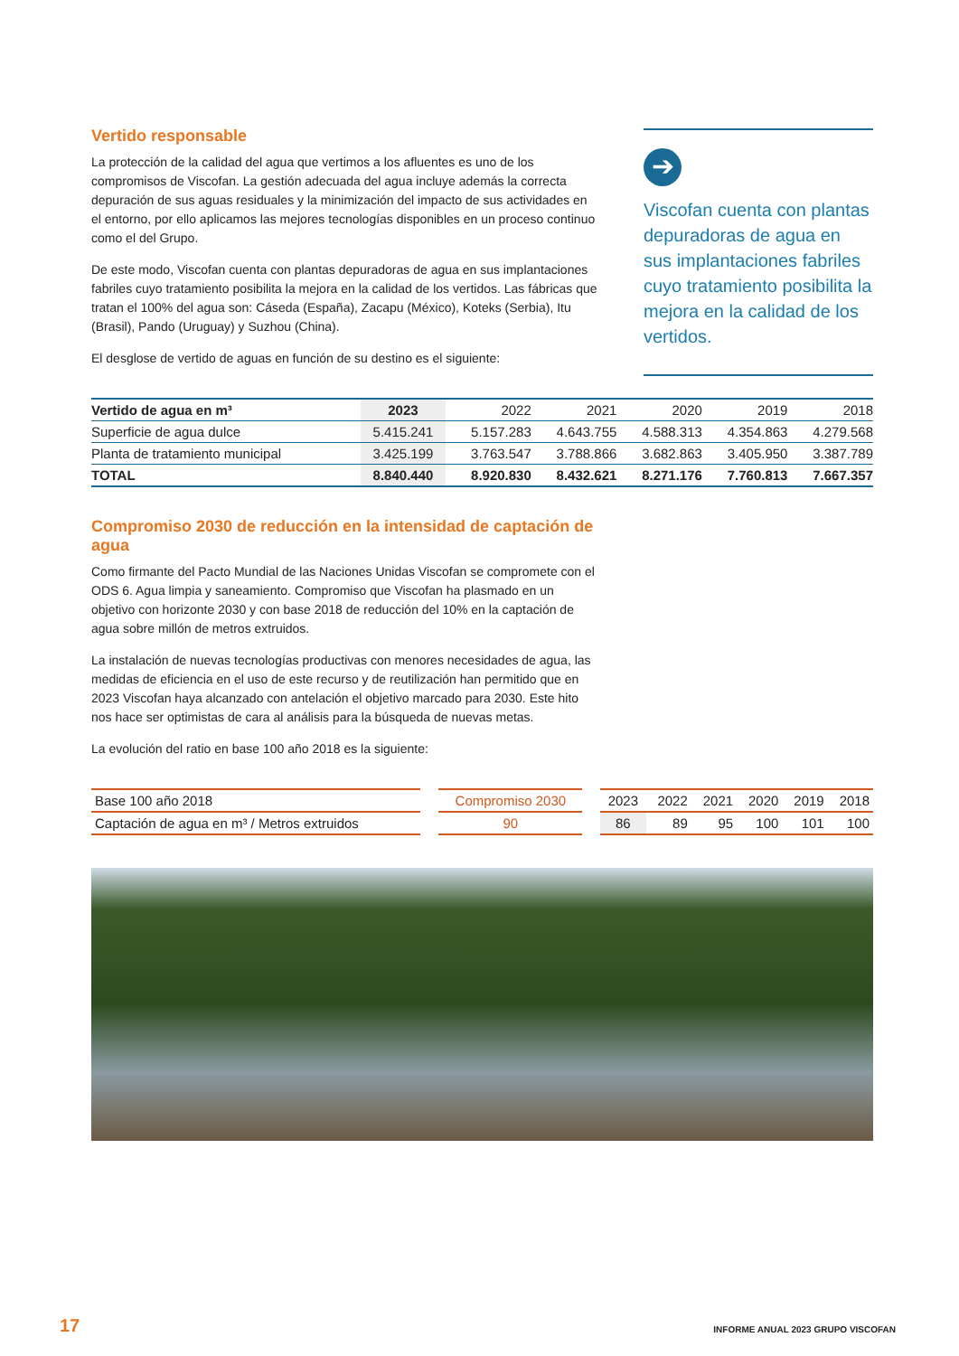Vertido responsable
La protección de la calidad del agua que vertimos a los afluentes es uno de los compromisos de Viscofan. La gestión adecuada del agua incluye además la correcta depuración de sus aguas residuales y la minimización del impacto de sus actividades en el entorno, por ello aplicamos las mejores tecnologías disponibles en un proceso continuo como el del Grupo.
De este modo, Viscofan cuenta con plantas depuradoras de agua en sus implantaciones fabriles cuyo tratamiento posibilita la mejora en la calidad de los vertidos. Las fábricas que tratan el 100% del agua son: Cáseda (España), Zacapu (México), Koteks (Serbia), Itu (Brasil), Pando (Uruguay) y Suzhou (China).
El desglose de vertido de aguas en función de su destino es el siguiente:
➔
Viscofan cuenta con plantas depuradoras de agua en sus implantaciones fabriles cuyo tratamiento posibilita la mejora en la calidad de los vertidos.
| Vertido de agua en m³ | 2023 | 2022 | 2021 | 2020 | 2019 | 2018 |
| --- | --- | --- | --- | --- | --- | --- |
| Superficie de agua dulce | 5.415.241 | 5.157.283 | 4.643.755 | 4.588.313 | 4.354.863 | 4.279.568 |
| Planta de tratamiento municipal | 3.425.199 | 3.763.547 | 3.788.866 | 3.682.863 | 3.405.950 | 3.387.789 |
| TOTAL | 8.840.440 | 8.920.830 | 8.432.621 | 8.271.176 | 7.760.813 | 7.667.357 |
Compromiso 2030 de reducción en la intensidad de captación de agua
Como firmante del Pacto Mundial de las Naciones Unidas Viscofan se compromete con el ODS 6. Agua limpia y saneamiento. Compromiso que Viscofan ha plasmado en un objetivo con horizonte 2030 y con base 2018 de reducción del 10% en la captación de agua sobre millón de metros extruidos.
La instalación de nuevas tecnologías productivas con menores necesidades de agua, las medidas de eficiencia en el uso de este recurso y de reutilización han permitido que en 2023 Viscofan haya alcanzado con antelación el objetivo marcado para 2030. Este hito nos hace ser optimistas de cara al análisis para la búsqueda de nuevas metas.
La evolución del ratio en base 100 año 2018 es la siguiente:
| Base 100 año 2018 | | Compromiso 2030 | | 2023 | 2022 | 2021 | 2020 | 2019 | 2018 |
| Captación de agua en m³ / Metros extruidos | | 90 | | 86 | 89 | 95 | 100 | 101 | 100 |
17
INFORME ANUAL 2023 GRUPO VISCOFAN